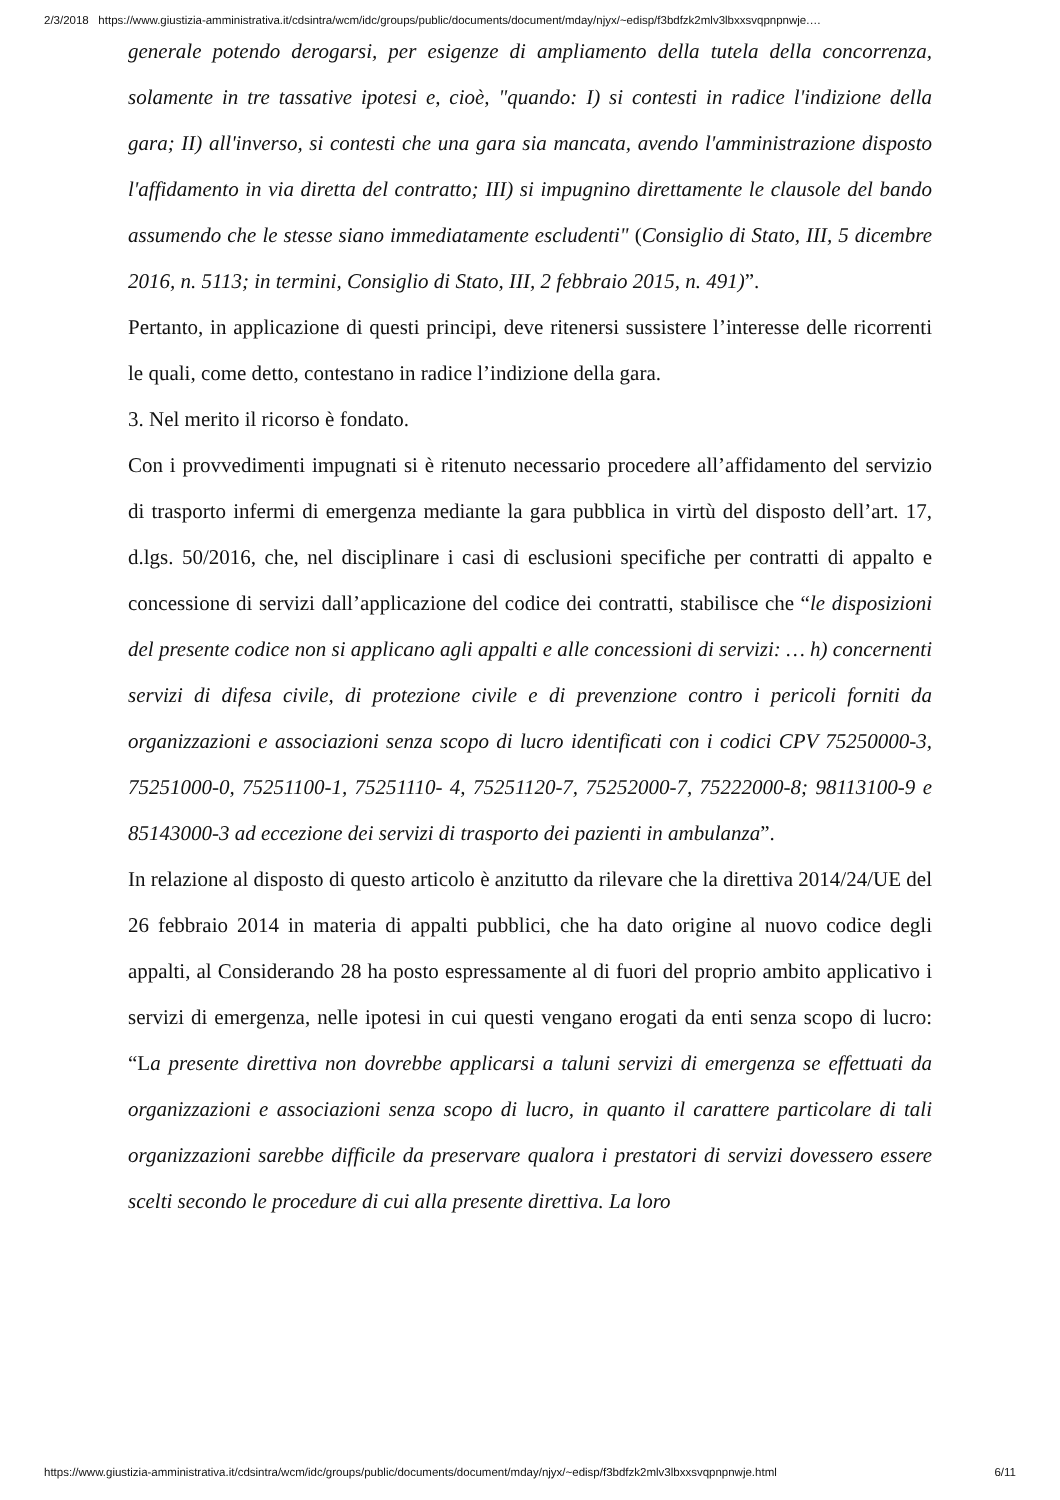2/3/2018 https://www.giustizia-amministrativa.it/cdsintra/wcm/idc/groups/public/documents/document/mday/njyx/~edisp/f3bdfzk2mlv3lbxxsvqpnpnwje.…
generale potendo derogarsi, per esigenze di ampliamento della tutela della concorrenza, solamente in tre tassative ipotesi e, cioè, "quando: I) si contesti in radice l'indizione della gara; II) all'inverso, si contesti che una gara sia mancata, avendo l'amministrazione disposto l'affidamento in via diretta del contratto; III) si impugnino direttamente le clausole del bando assumendo che le stesse siano immediatamente escludenti" (Consiglio di Stato, III, 5 dicembre 2016, n. 5113; in termini, Consiglio di Stato, III, 2 febbraio 2015, n. 491)”.
Pertanto, in applicazione di questi principi, deve ritenersi sussistere l’interesse delle ricorrenti le quali, come detto, contestano in radice l’indizione della gara.
3. Nel merito il ricorso è fondato.
Con i provvedimenti impugnati si è ritenuto necessario procedere all’affidamento del servizio di trasporto infermi di emergenza mediante la gara pubblica in virtù del disposto dell’art. 17, d.lgs. 50/2016, che, nel disciplinare i casi di esclusioni specifiche per contratti di appalto e concessione di servizi dall’applicazione del codice dei contratti, stabilisce che “le disposizioni del presente codice non si applicano agli appalti e alle concessioni di servizi: … h) concernenti servizi di difesa civile, di protezione civile e di prevenzione contro i pericoli forniti da organizzazioni e associazioni senza scopo di lucro identificati con i codici CPV 75250000-3, 75251000-0, 75251100-1, 75251110- 4, 75251120-7, 75252000-7, 75222000-8; 98113100-9 e 85143000-3 ad eccezione dei servizi di trasporto dei pazienti in ambulanza”.
In relazione al disposto di questo articolo è anzitutto da rilevare che la direttiva 2014/24/UE del 26 febbraio 2014 in materia di appalti pubblici, che ha dato origine al nuovo codice degli appalti, al Considerando 28 ha posto espressamente al di fuori del proprio ambito applicativo i servizi di emergenza, nelle ipotesi in cui questi vengano erogati da enti senza scopo di lucro: “La presente direttiva non dovrebbe applicarsi a taluni servizi di emergenza se effettuati da organizzazioni e associazioni senza scopo di lucro, in quanto il carattere particolare di tali organizzazioni sarebbe difficile da preservare qualora i prestatori di servizi dovessero essere scelti secondo le procedure di cui alla presente direttiva. La loro
https://www.giustizia-amministrativa.it/cdsintra/wcm/idc/groups/public/documents/document/mday/njyx/~edisp/f3bdfzk2mlv3lbxxsvqpnpnwje.html 6/11